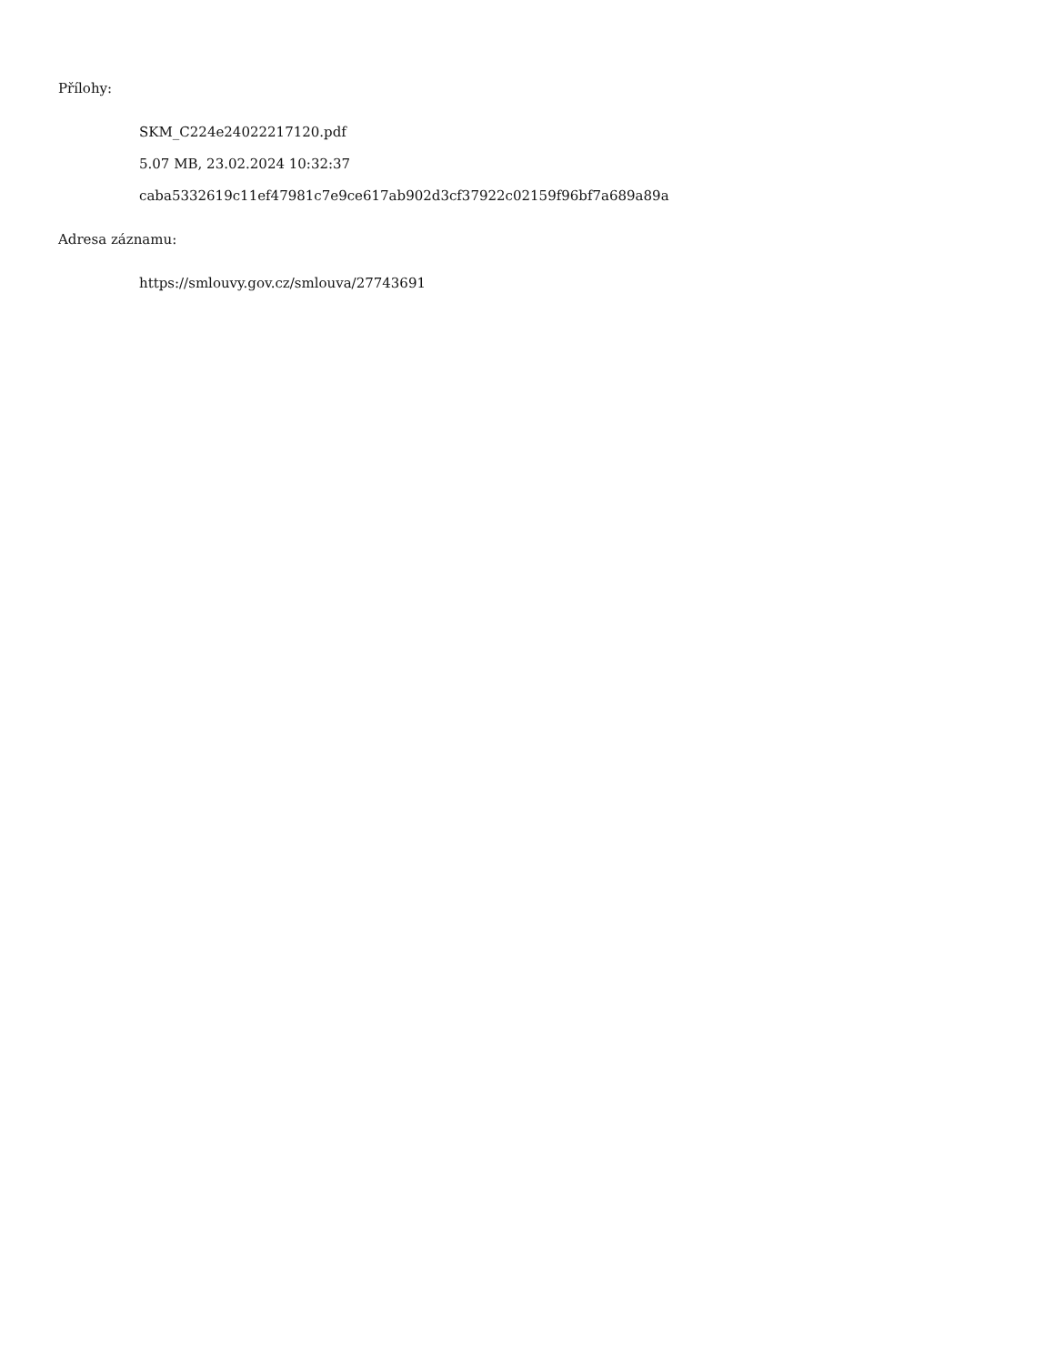Přílohy:
SKM_C224e24022217120.pdf
5.07 MB, 23.02.2024 10:32:37
caba5332619c11ef47981c7e9ce617ab902d3cf37922c02159f96bf7a689a89a
Adresa záznamu:
https://smlouvy.gov.cz/smlouva/27743691